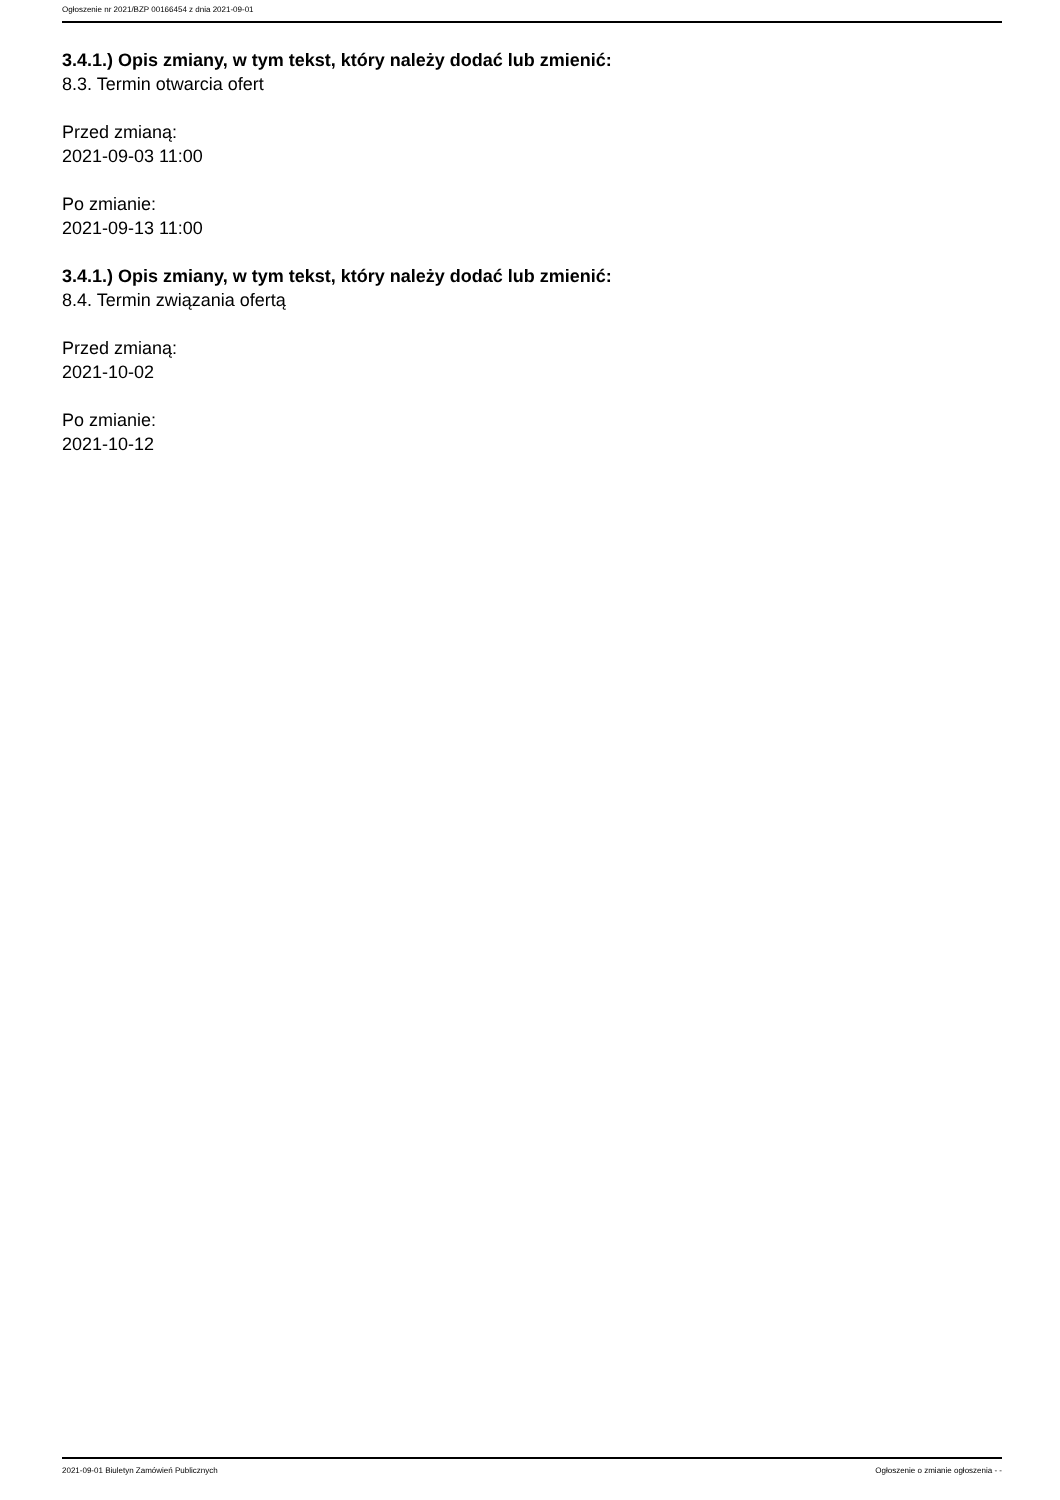Ogłoszenie nr 2021/BZP 00166454 z dnia 2021-09-01
3.4.1.) Opis zmiany, w tym tekst, który należy dodać lub zmienić:
8.3. Termin otwarcia ofert
Przed zmianą:
2021-09-03 11:00
Po zmianie:
2021-09-13 11:00
3.4.1.) Opis zmiany, w tym tekst, który należy dodać lub zmienić:
8.4. Termin związania ofertą
Przed zmianą:
2021-10-02
Po zmianie:
2021-10-12
2021-09-01 Biuletyn Zamówień Publicznych Ogłoszenie o zmianie ogłoszenia - -